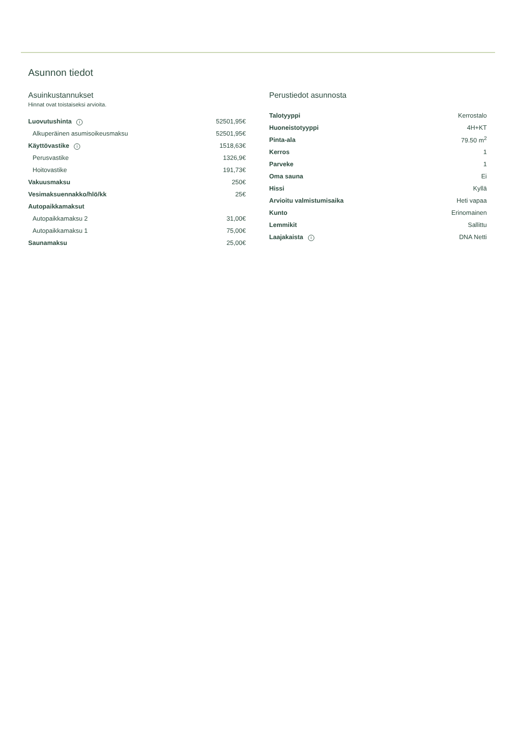Asunnon tiedot
Asuinkustannukset
Hinnat ovat toistaiseksi arvioita.
| Luovutushinta i | 52501,95€ |
| Alkuperäinen asumisoikeusmaksu | 52501,95€ |
| Käyttövastike i | 1518,63€ |
| Perusvastike | 1326,9€ |
| Hoitovastike | 191,73€ |
| Vakuusmaksu | 250€ |
| Vesimaksuennakko/hlö/kk | 25€ |
| Autopaikkamaksut | |
| Autopaikkamaksu 2 | 31,00€ |
| Autopaikkamaksu 1 | 75,00€ |
| Saunamaksu | 25,00€ |
Perustiedot asunnosta
| Talotyyppi | Kerrostalo |
| Huoneistotyyppi | 4H+KT |
| Pinta-ala | 79.50 m<sup>2</sup> |
| Kerros | 1 |
| Parveke | 1 |
| Oma sauna | Ei |
| Hissi | Kyllä |
| Arvioitu valmistumisaika | Heti vapaa |
| Kunto | Erinomainen |
| Lemmikit | Sallittu |
| Laajakaista i | DNA Netti |